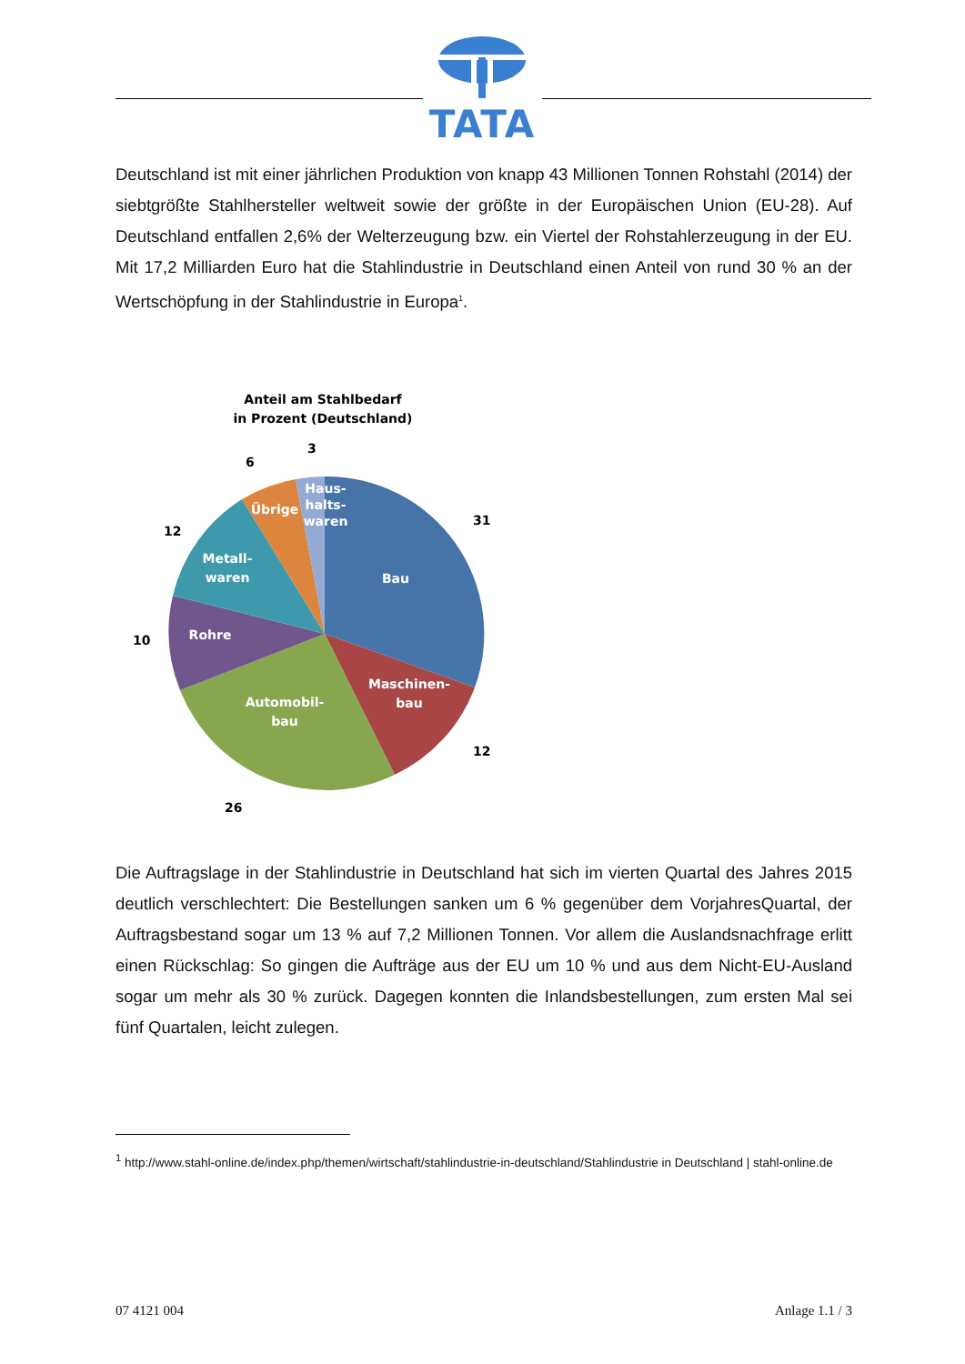TATA
Deutschland ist mit einer jährlichen Produktion von knapp 43 Millionen Tonnen Rohstahl (2014) der siebtgrößte Stahlhersteller weltweit sowie der größte in der Europäischen Union (EU-28). Auf Deutschland entfallen 2,6% der Welterzeugung bzw. ein Viertel der Rohstahler­zeugung in der EU. Mit 17,2 Milliarden Euro hat die Stahlindustrie in Deutschland einen An­teil von rund 30 % an der Wertschöpfung in der Stahlindustrie in Europa<sup>1</sup>.
Anteil am Stahlbedarf
in Prozent (Deutschland)
Bau
Maschinen-
bau
Automobil-
bau
Rohre
Metall-
waren
Übrige
Haus-
halts-
waren
31
12
26
10
12
6
3
Die Auftragslage in der Stahlindustrie in Deutschland hat sich im vierten Quartal des Jahres 2015 deutlich verschlechtert: Die Bestellungen sanken um 6 % gegenüber dem Vorjahres­Quartal, der Auftragsbestand sogar um 13 % auf 7,2 Millionen Tonnen. Vor allem die Aus­landsnachfrage erlitt einen Rückschlag: So gingen die Aufträge aus der EU um 10 % und aus dem Nicht-EU-Ausland sogar um mehr als 30 % zurück. Dagegen konnten die Inlands­bestellungen, zum ersten Mal sei fünf Quartalen, leicht zulegen.
<sup>1</sup> http://www.stahl-online.de/index.php/themen/wirtschaft/stahlindustrie-in-deutschland/Stahlindustrie in Deutschland | stahl-online.de
07 4121 004 Anlage 1.1 / 3